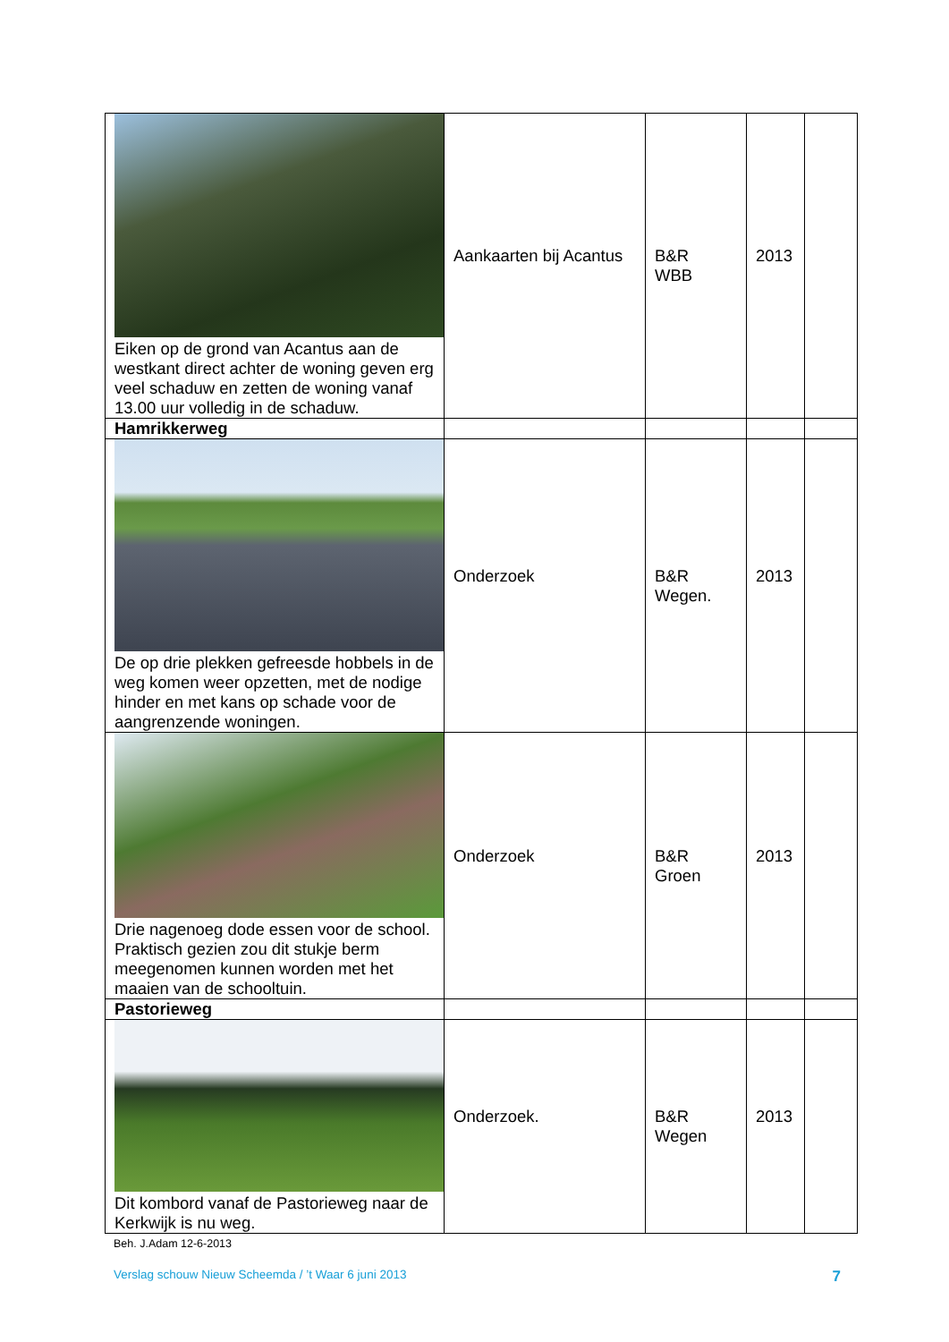| Eiken op de grond van Acantus aan de westkant direct achter de woning geven erg veel schaduw en zetten de woning vanaf 13.00 uur volledig in de schaduw. | Aankaarten bij Acantus | B&R WBB | 2013 | |
| Hamrikkerweg | | | | |
| De op drie plekken gefreesde hobbels in de weg komen weer opzetten, met de nodige hinder en met kans op schade voor de aangrenzende woningen. | Onderzoek | B&R Wegen. | 2013 | |
| Drie nagenoeg dode essen voor de school. Praktisch gezien zou dit stukje berm meegenomen kunnen worden met het maaien van de schooltuin. | Onderzoek | B&R Groen | 2013 | |
| Pastorieweg | | | | |
| Dit kombord vanaf de Pastorieweg naar de Kerkwijk is nu weg. | Onderzoek. | B&R Wegen | 2013 | |
Beh. J.Adam 12-6-2013
Verslag schouw Nieuw Scheemda / ’t Waar 6 juni 2013 7